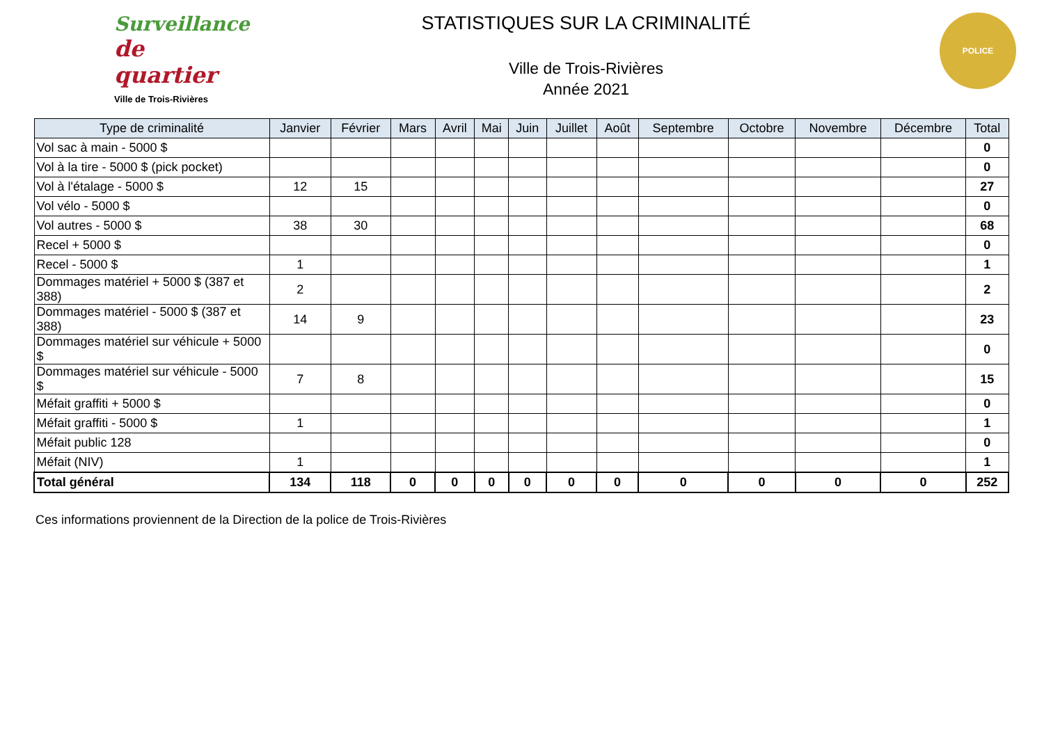Surveillance
de quartier
Ville de Trois-Rivières
STATISTIQUES SUR LA CRIMINALITÉ
Ville de Trois-Rivières
Année 2021
POLICE
| Type de criminalité | Janvier | Février | Mars | Avril | Mai | Juin | Juillet | Août | Septembre | Octobre | Novembre | Décembre | Total |
| --- | --- | --- | --- | --- | --- | --- | --- | --- | --- | --- | --- | --- | --- |
| Vol sac à main - 5000 $ | | | | | | | | | | | | | 0 |
| Vol à la tire - 5000 $ (pick pocket) | | | | | | | | | | | | | 0 |
| Vol à l'étalage - 5000 $ | 12 | 15 | | | | | | | | | | | 27 |
| Vol vélo - 5000 $ | | | | | | | | | | | | | 0 |
| Vol autres - 5000 $ | 38 | 30 | | | | | | | | | | | 68 |
| Recel + 5000 $ | | | | | | | | | | | | | 0 |
| Recel - 5000 $ | 1 | | | | | | | | | | | | 1 |
| Dommages matériel + 5000 $ (387 et 388) | 2 | | | | | | | | | | | | 2 |
| Dommages matériel - 5000 $ (387 et 388) | 14 | 9 | | | | | | | | | | | 23 |
| Dommages matériel sur véhicule + 5000 $ | | | | | | | | | | | | | 0 |
| Dommages matériel sur véhicule - 5000 $ | 7 | 8 | | | | | | | | | | | 15 |
| Méfait graffiti + 5000 $ | | | | | | | | | | | | | 0 |
| Méfait graffiti - 5000 $ | 1 | | | | | | | | | | | | 1 |
| Méfait public 128 | | | | | | | | | | | | | 0 |
| Méfait (NIV) | 1 | | | | | | | | | | | | 1 |
| Total général | 134 | 118 | 0 | 0 | 0 | 0 | 0 | 0 | 0 | 0 | 0 | 0 | 252 |
Ces informations proviennent de la Direction de la police de Trois-Rivières